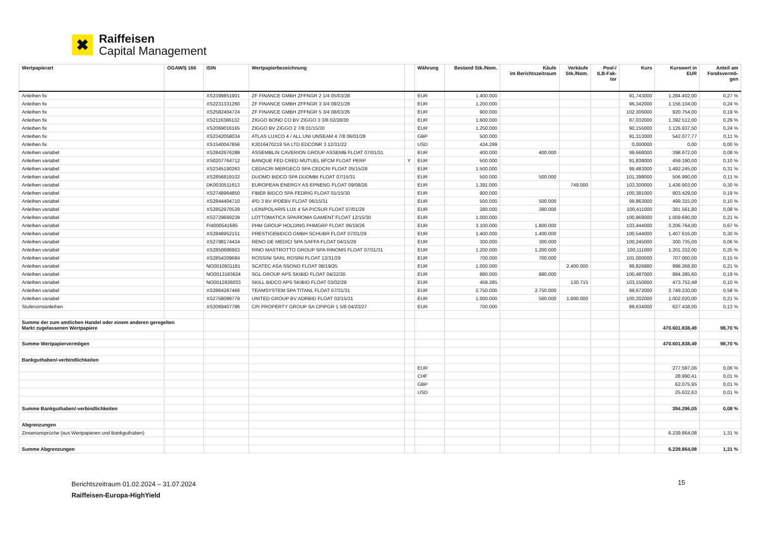✖
Raiffeisen
Capital Management
| Wertpapierart | OGAW/§ 166 | ISIN | Wertpapierbezeichnung | | Währung | Bestand Stk./Nom. | Käufe im Berichtszeitraum | Verkäufe Stk./Nom. | Pool-/ ILB-Fak- tor | Kurs | Kurswert in EUR | Anteil am Fondsvermö- gen |
| --- | --- | --- | --- | --- | --- | --- | --- | --- | --- | --- | --- | --- |
| Anleihen fix | | XS2399851901 | ZF FINANCE GMBH ZFFNGR 2 1/4 05/03/28 | | EUR | 1.400.000 | | | | 91,743000 | 1.284.402,00 | 0,27 % |
| Anleihen fix | | XS2231331260 | ZF FINANCE GMBH ZFFNGR 3 3/4 09/21/28 | | EUR | 1.200.000 | | | | 96,342000 | 1.156.104,00 | 0,24 % |
| Anleihen fix | | XS2582404724 | ZF FINANCE GMBH ZFFNGR 5 3/4 08/03/26 | | EUR | 900.000 | | | | 102,306000 | 920.754,00 | 0,19 % |
| Anleihen fix | | XS2116386132 | ZIGGO BOND CO BV ZIGGO 3 3/8 02/28/30 | | EUR | 1.600.000 | | | | 87,032000 | 1.392.512,00 | 0,29 % |
| Anleihen fix | | XS2069016165 | ZIGGO BV ZIGGO 2 7/8 01/15/30 | | EUR | 1.250.000 | | | | 90,155000 | 1.126.937,50 | 0,24 % |
| Anleihen fix | | XS2342058034 | ATLAS LUXCO 4 / ALL UNI UNSEAM 4 7/8 06/01/28 | | GBP | 500.000 | | | | 91,313000 | 542.077,77 | 0,11 % |
| Anleihen fix | | XS1540047856 | K2016470219 SA LTD EDCONR 3 12/31/22 | | USD | 424.299 | | | | 0,000000 | 0,00 | 0,00 % |
| Anleihen variabel | | XS2842976289 | ASSEMBLIN CAVERION GROUP ASSEMB FLOAT 07/01/31 | | EUR | 400.000 | 400.000 | | | 99,668000 | 398.672,00 | 0,08 % |
| Anleihen variabel | | XS0207764712 | BANQUE FED CRED MUTUEL BFCM FLOAT PERP | Y | EUR | 500.000 | | | | 91,838000 | 459.190,00 | 0,10 % |
| Anleihen variabel | | XS2345190263 | CEDACRI MERGECO SPA CEDCRI FLOAT 05/15/28 | | EUR | 1.500.000 | | | | 99,483000 | 1.492.245,00 | 0,31 % |
| Anleihen variabel | | XS2856819102 | DUOMO BIDCO SPA DUOMBI FLOAT 07/15/31 | | EUR | 500.000 | 500.000 | | | 101,398000 | 506.990,00 | 0,11 % |
| Anleihen variabel | | DK0030511613 | EUROPEAN ENERGY AS EPNENG FLOAT 09/08/26 | | EUR | 1.391.000 | | 749.000 | | 103,300000 | 1.436.903,00 | 0,30 % |
| Anleihen variabel | | XS2748964850 | FIBER BIDCO SPA FEDRIG FLOAT 01/15/30 | | EUR | 900.000 | | | | 100,381000 | 903.429,00 | 0,19 % |
| Anleihen variabel | | XS2844404710 | IPD 3 BV IPDEBV FLOAT 06/15/31 | | EUR | 500.000 | 500.000 | | | 99,863000 | 499.315,00 | 0,10 % |
| Anleihen variabel | | XS2852970529 | LION/POLARIS LUX 4 SA PICSUR FLOAT 07/01/29 | | EUR | 380.000 | 380.000 | | | 100,411000 | 381.561,80 | 0,08 % |
| Anleihen variabel | | XS2729669239 | LOTTOMATICA SPA/ROMA GAMENT FLOAT 12/15/30 | | EUR | 1.000.000 | | | | 100,969000 | 1.009.690,00 | 0,21 % |
| Anleihen variabel | | FI4000541685 | PHM GROUP HOLDING PHMGRP FLOAT 06/19/26 | | EUR | 3.100.000 | 1.800.000 | | | 103,444000 | 3.206.764,00 | 0,67 % |
| Anleihen variabel | | XS2848952151 | PRESTIGEBIDCO GMBH SCHUBR FLOAT 07/01/29 | | EUR | 1.400.000 | 1.400.000 | | | 100,544000 | 1.407.616,00 | 0,30 % |
| Anleihen variabel | | XS2798174434 | RENO DE MEDICI SPA SAFFA FLOAT 04/15/29 | | EUR | 300.000 | 300.000 | | | 100,245000 | 300.735,00 | 0,06 % |
| Anleihen variabel | | XS2850686903 | RINO MASTROTTO GROUP SPA RINOMS FLOAT 07/31/31 | | EUR | 1.200.000 | 1.200.000 | | | 100,111000 | 1.201.332,00 | 0,25 % |
| Anleihen variabel | | XS2854309684 | ROSSINI SARL ROSINI FLOAT 12/31/29 | | EUR | 700.000 | 700.000 | | | 101,000000 | 707.000,00 | 0,15 % |
| Anleihen variabel | | NO0010931181 | SCATEC ASA SSONO FLOAT 08/19/25 | | EUR | 1.000.000 | | 2.400.000 | | 99,826880 | 998.268,80 | 0,21 % |
| Anleihen variabel | | NO0013183624 | SGL GROUP APS SKIBID FLOAT 04/22/30 | | EUR | 880.000 | 880.000 | | | 100,487000 | 884.285,60 | 0,19 % |
| Anleihen variabel | | NO0012826033 | SKILL BIDCO APS SKIBID FLOAT 03/02/28 | | EUR | 459.285 | | 130.715 | | 103,150000 | 473.752,48 | 0,10 % |
| Anleihen variabel | | XS2864287466 | TEAMSYSTEM SPA TITANL FLOAT 07/31/31 | | EUR | 2.750.000 | 2.750.000 | | | 99,972000 | 2.749.230,00 | 0,58 % |
| Anleihen variabel | | XS2758099779 | UNITED GROUP BV ADRBID FLOAT 02/15/31 | | EUR | 1.000.000 | 500.000 | 1.000.000 | | 100,202000 | 1.002.020,00 | 0,21 % |
| Stufenzinsanleihen | | XS2069407786 | CPI PROPERTY GROUP SA CPIPGR 1 5/8 04/23/27 | | EUR | 700.000 | | | | 89,634000 | 627.438,00 | 0,13 % |
| Summe der zum amtlichen Handel oder einem anderen geregelten Markt zugelassenen Wertpapiere | | | | | | | | | | | 470.601.838,49 | 98,70 % |
| Summe Wertpapiervermögen | | | | | | | | | | | 470.601.838,49 | 98,70 % |
| Bankguthaben/-verbindlichkeiten | | | | | | | | | | | | |
| | | | | | EUR | | | | | | 277.597,06 | 0,06 % |
| | | | | | CHF | | | | | | 28.990,41 | 0,01 % |
| | | | | | GBP | | | | | | 62.075,95 | 0,01 % |
| | | | | | USD | | | | | | 25.632,63 | 0,01 % |
| Summe Bankguthaben/-verbindlichkeiten | | | | | | | | | | | 394.296,05 | 0,08 % |
| Abgrenzungen | | | | | | | | | | | | |
| Zinsenansprüche (aus Wertpapieren und Bankguthaben) | | | | | | | | | | | 6.239.864,08 | 1,31 % |
| Summe Abgrenzungen | | | | | | | | | | | 6.239.864,08 | 1,31 % |
Berichtszeitraum 01.02.2024 – 31.07.2024
Raiffeisen-Europa-HighYield
15